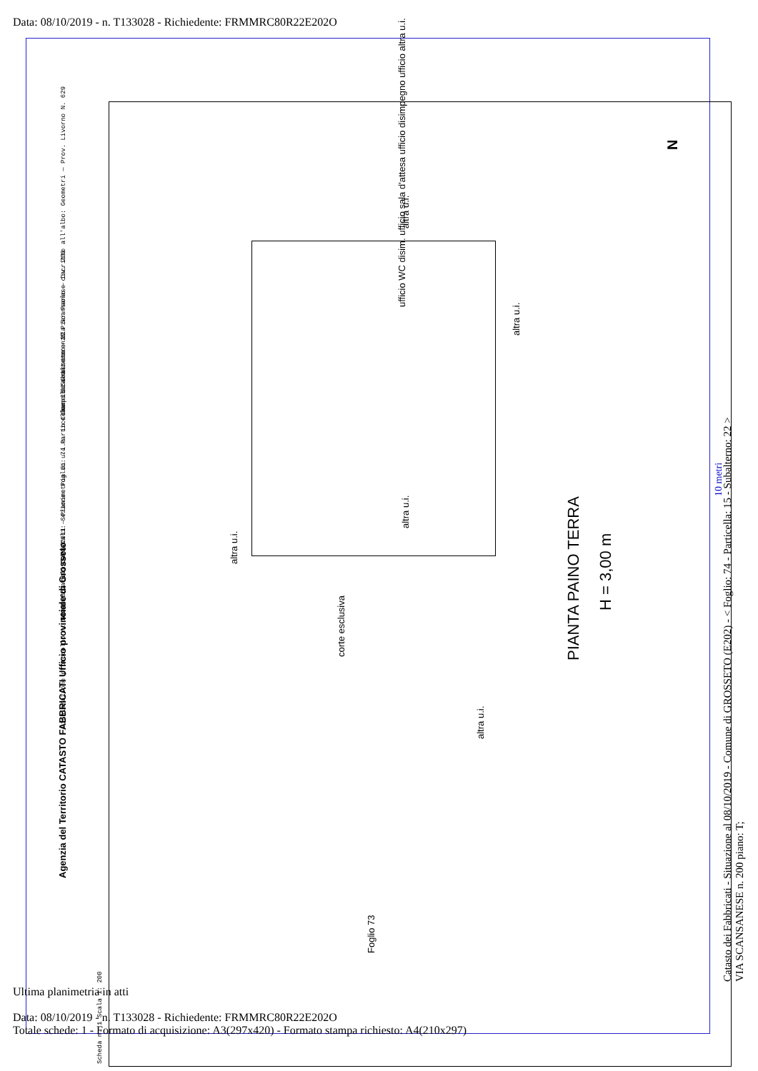Data: 08/10/2019 - n. T133028 - Richiedente: FRMMRC80R22E202O
Compilata da: Lorenzi Pier Paolo — Iscritto all'albo: Geometri — Prov. Livorno N. 629
Identificativi Catastali: Sezione: Foglio: 74 Particella: 15 Subalterno: 22
Dichiarazione protocollo n. GR0090852 del 23/05/2011 — Planimetria di u.i.u. in Comune di Grosseto — Via Scansanese civ. 200
Agenzia del Territorio CATASTO FABBRICATI Ufficio provinciale di Grosseto
Scheda n. 1 Scala 1: 200
altra u.i.
ufficio WC disim. ufficio sala d'attesa ufficio disimpegno ufficio altra u.i.
altra u.i.
altra u.i.
altra u.i.
corte esclusiva
altra u.i.
Foglio 73
PIANTA PAINO TERRA
H = 3,00 m
N
10 metri
Catasto dei Fabbricati - Situazione al 08/10/2019 - Comune di GROSSETO (E202) - < Foglio: 74 - Particella: 15 - Subalterno: 22 > VIA SCANSANESE n. 200 piano: T;
Ultima planimetria in atti
Data: 08/10/2019 - n. T133028 - Richiedente: FRMMRC80R22E202O
Totale schede: 1 - Formato di acquisizione: A3(297x420) - Formato stampa richiesto: A4(210x297)